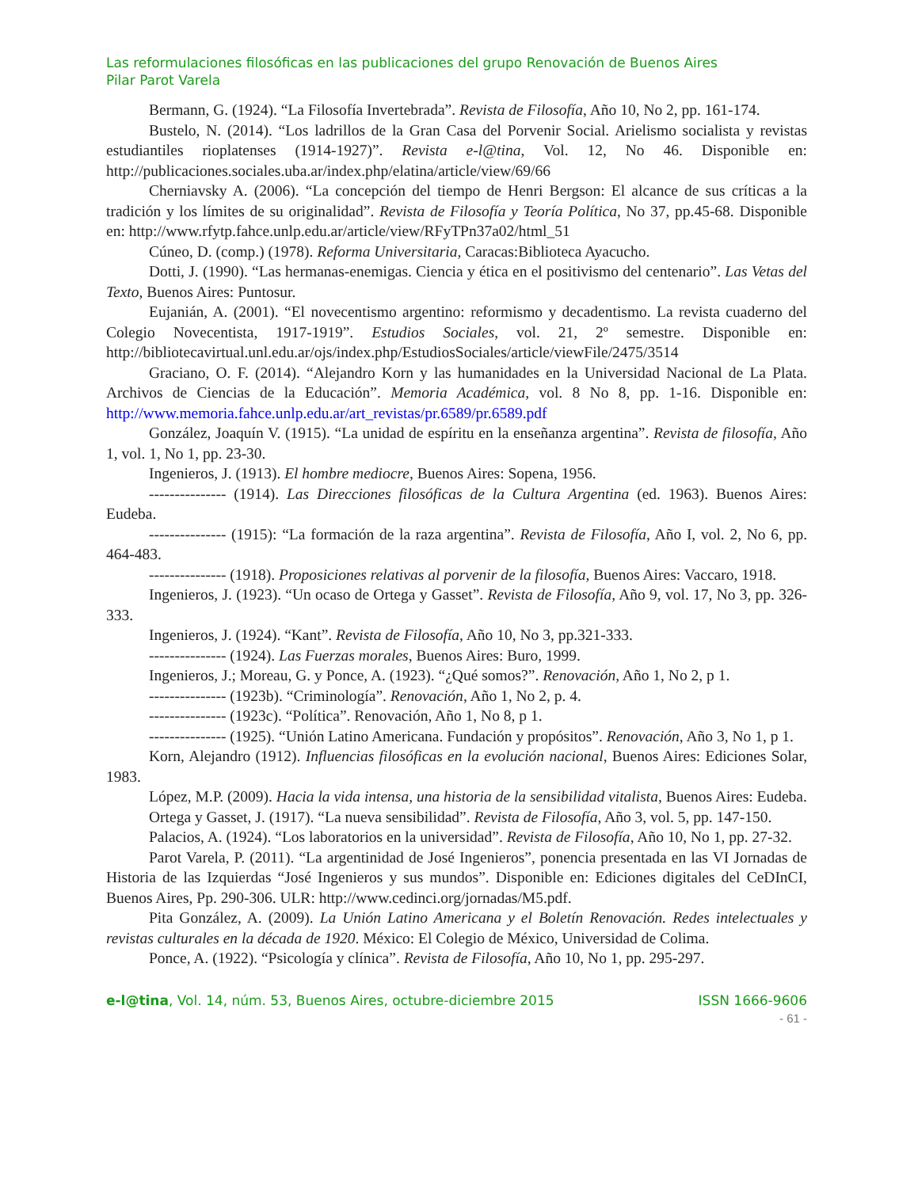Las reformulaciones filosóficas en las publicaciones del grupo Renovación de Buenos Aires
Pilar Parot Varela
Bermann, G. (1924). “La Filosofía Invertebrada”. Revista de Filosofía, Año 10, No 2, pp. 161-174.
Bustelo, N. (2014). “Los ladrillos de la Gran Casa del Porvenir Social. Arielismo socialista y revistas estudiantiles rioplatenses (1914-1927)”. Revista e-l@tina, Vol. 12, No 46. Disponible en: http://publicaciones.sociales.uba.ar/index.php/elatina/article/view/69/66
Cherniavsky A. (2006). “La concepción del tiempo de Henri Bergson: El alcance de sus críticas a la tradición y los límites de su originalidad”. Revista de Filosofía y Teoría Política, No 37, pp.45-68. Disponible en: http://www.rfytp.fahce.unlp.edu.ar/article/view/RFyTPn37a02/html_51
Cúneo, D. (comp.) (1978). Reforma Universitaria, Caracas:Biblioteca Ayacucho.
Dotti, J. (1990). “Las hermanas-enemigas. Ciencia y ética en el positivismo del centenario”. Las Vetas del Texto, Buenos Aires: Puntosur.
Eujanián, A. (2001). “El novecentismo argentino: reformismo y decadentismo. La revista cuaderno del Colegio Novecentista, 1917-1919”. Estudios Sociales, vol. 21, 2º semestre. Disponible en: http://bibliotecavirtual.unl.edu.ar/ojs/index.php/EstudiosSociales/article/viewFile/2475/3514
Graciano, O. F. (2014). “Alejandro Korn y las humanidades en la Universidad Nacional de La Plata. Archivos de Ciencias de la Educación”. Memoria Académica, vol. 8 No 8, pp. 1-16. Disponible en: http://www.memoria.fahce.unlp.edu.ar/art_revistas/pr.6589/pr.6589.pdf
González, Joaquín V. (1915). “La unidad de espíritu en la enseñanza argentina”. Revista de filosofía, Año 1, vol. 1, No 1, pp. 23-30.
Ingenieros, J. (1913). El hombre mediocre, Buenos Aires: Sopena, 1956.
--------------- (1914). Las Direcciones filosóficas de la Cultura Argentina (ed. 1963). Buenos Aires: Eudeba.
--------------- (1915): “La formación de la raza argentina”. Revista de Filosofía, Año I, vol. 2, No 6, pp. 464-483.
--------------- (1918). Proposiciones relativas al porvenir de la filosofía, Buenos Aires: Vaccaro, 1918.
Ingenieros, J. (1923). “Un ocaso de Ortega y Gasset”. Revista de Filosofía, Año 9, vol. 17, No 3, pp. 326-333.
Ingenieros, J. (1924). “Kant”. Revista de Filosofía, Año 10, No 3, pp.321-333.
--------------- (1924). Las Fuerzas morales, Buenos Aires: Buro, 1999.
Ingenieros, J.; Moreau, G. y Ponce, A. (1923). “¿Qué somos?”. Renovación, Año 1, No 2, p 1.
--------------- (1923b). “Criminología”. Renovación, Año 1, No 2, p. 4.
--------------- (1923c). “Política”. Renovación, Año 1, No 8, p 1.
--------------- (1925). “Unión Latino Americana. Fundación y propósitos”. Renovación, Año 3, No 1, p 1.
Korn, Alejandro (1912). Influencias filosóficas en la evolución nacional, Buenos Aires: Ediciones Solar, 1983.
López, M.P. (2009). Hacia la vida intensa, una historia de la sensibilidad vitalista, Buenos Aires: Eudeba.
Ortega y Gasset, J. (1917). “La nueva sensibilidad”. Revista de Filosofía, Año 3, vol. 5, pp. 147-150.
Palacios, A. (1924). “Los laboratorios en la universidad”. Revista de Filosofía, Año 10, No 1, pp. 27-32.
Parot Varela, P. (2011). “La argentinidad de José Ingenieros”, ponencia presentada en las VI Jornadas de Historia de las Izquierdas “José Ingenieros y sus mundos”. Disponible en: Ediciones digitales del CeDInCI, Buenos Aires, Pp. 290-306. ULR: http://www.cedinci.org/jornadas/M5.pdf.
Pita González, A. (2009). La Unión Latino Americana y el Boletín Renovación. Redes intelectuales y revistas culturales en la década de 1920. México: El Colegio de México, Universidad de Colima.
Ponce, A. (1922). “Psicología y clínica”. Revista de Filosofía, Año 10, No 1, pp. 295-297.
e-l@tina, Vol. 14, núm. 53, Buenos Aires, octubre-diciembre 2015 ISSN 1666-9606
- 61 -